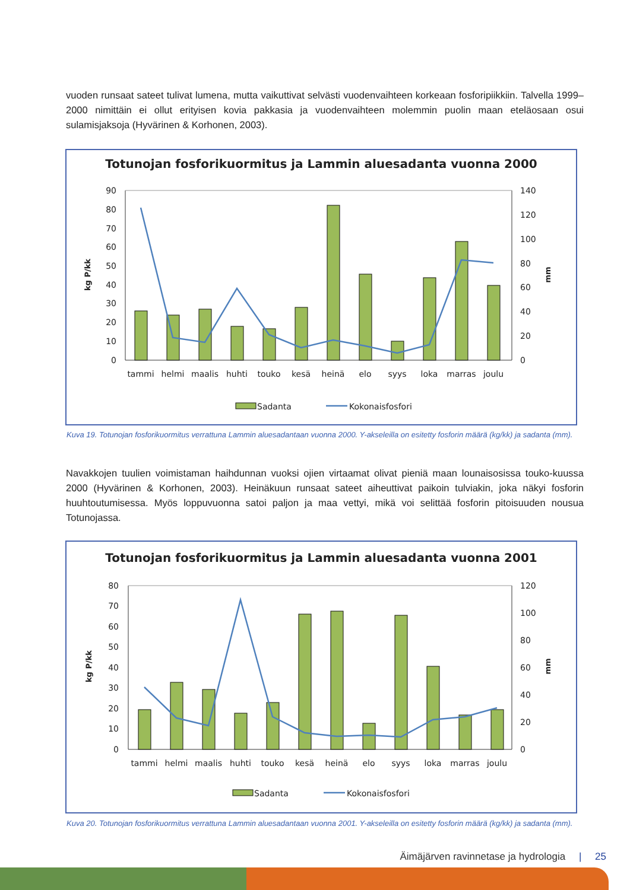vuoden runsaat sateet tulivat lumena, mutta vaikuttivat selvästi vuodenvaihteen korkeaan fosforipiikkiin. Talvella 1999–2000 nimittäin ei ollut erityisen kovia pakkasia ja vuodenvaihteen molemmin puolin maan eteläosaan osui sulamisjaksoja (Hyvärinen & Korhonen, 2003).
Totunojan fosforikuormitus ja Lammin aluesadanta vuonna 2000
90
80
70
60
50
40
30
20
10
0
140
120
100
80
60
40
20
0
kg P/kk
mm
tammi
helmi
maalis
huhti
touko
kesä
heinä
elo
syys
loka
marras
joulu
Sadanta
Kokonaisfosfori
Kuva 19. Totunojan fosforikuormitus verrattuna Lammin aluesadantaan vuonna 2000. Y-akseleilla on esitetty fosforin määrä (kg/kk) ja sadanta (mm).
Navakkojen tuulien voimistaman haihdunnan vuoksi ojien virtaamat olivat pieniä maan lounaisosissa touko-kuussa 2000 (Hyvärinen & Korhonen, 2003). Heinäkuun runsaat sateet aiheuttivat paikoin tulviakin, joka näkyi fosforin huuhtoutumisessa. Myös loppuvuonna satoi paljon ja maa vettyi, mikä voi selittää fosforin pitoisuuden nousua Totunojassa.
Totunojan fosforikuormitus ja Lammin aluesadanta vuonna 2001
80
70
60
50
40
30
20
10
0
120
100
80
60
40
20
0
kg P/kk
mm
tammi
helmi
maalis
huhti
touko
kesä
heinä
elo
syys
loka
marras
joulu
Sadanta
Kokonaisfosfori
Kuva 20. Totunojan fosforikuormitus verrattuna Lammin aluesadantaan vuonna 2001. Y-akseleilla on esitetty fosforin määrä (kg/kk) ja sadanta (mm).
Äimäjärven ravinnetase ja hydrologia | 25